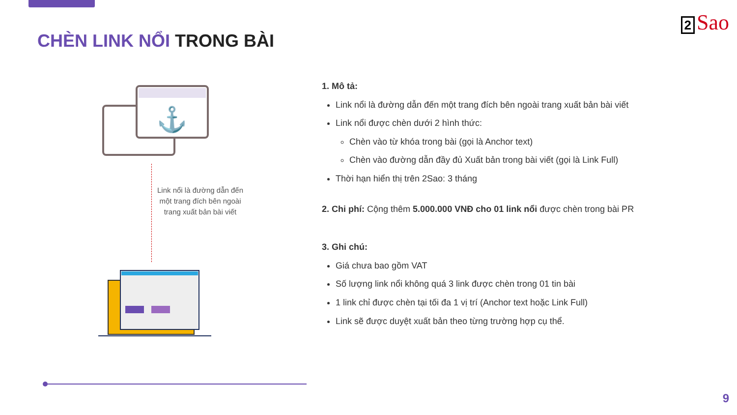2 Sao
CHÈN LINK NỔI TRONG BÀI
⚓
Link nổi là đường dẫn đến một trang đích bên ngoài trang xuất bản bài viết
1. Mô tả:
Link nổi là đường dẫn đến một trang đích bên ngoài trang xuất bản bài viết
Link nổi được chèn dưới 2 hình thức:
Chèn vào từ khóa trong bài (gọi là Anchor text)
Chèn vào đường dẫn đầy đủ Xuất bản trong bài viết (gọi là Link Full)
Thời hạn hiển thị trên 2Sao: 3 tháng
2. Chi phí: Cộng thêm 5.000.000 VNĐ cho 01 link nổi được chèn trong bài PR
3. Ghi chú:
Giá chưa bao gồm VAT
Số lượng link nổi không quá 3 link được chèn trong 01 tin bài
1 link chỉ được chèn tại tối đa 1 vị trí (Anchor text hoặc Link Full)
Link sẽ được duyệt xuất bản theo từng trường hợp cụ thể.
9